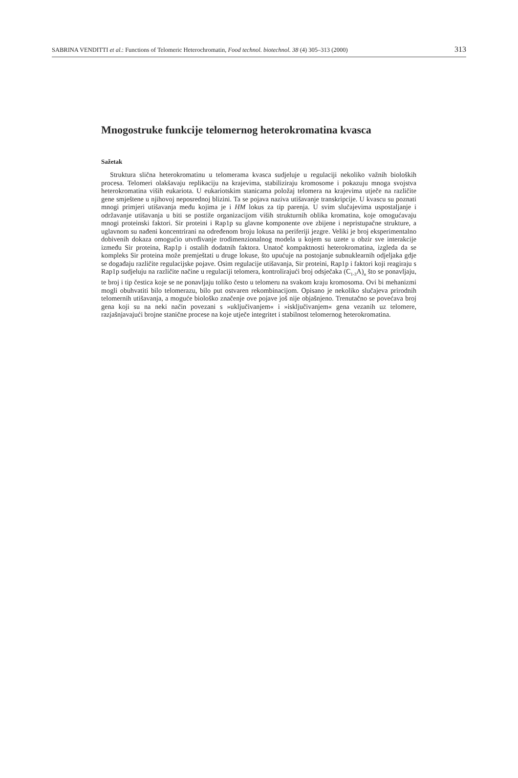SABRINA VENDITTI et al.: Functions of Telomeric Heterochromatin, Food technol. biotechnol. 38 (4) 305–313 (2000) 313
Mnogostruke funkcije telomernog heterokromatina kvasca
Sažetak
Struktura slična heterokromatinu u telomerama kvasca sudjeluje u regulaciji nekoliko važnih bioloških procesa. Telomeri olakšavaju replikaciju na krajevima, stabiliziraju kromosome i pokazuju mnoga svojstva heterokromatina viših eukariota. U eukariotskim stanicama položaj telomera na krajevima utječe na različite gene smještene u njihovoj neposrednoj blizini. Ta se pojava naziva utišavanje transkripcije. U kvascu su poznati mnogi primjeri utišavanja među kojima je i HM lokus za tip parenja. U svim slučajevima uspostaljanje i održavanje utišavanja u biti se postiže organizacijom viših strukturnih oblika kromatina, koje omogućavaju mnogi proteinski faktori. Sir proteini i Rap1p su glavne komponente ove zbijene i nepristupačne strukture, a uglavnom su nađeni koncentrirani na određenom broju lokusa na periferiji jezgre. Veliki je broj eksperimentalno dobivenih dokaza omogućio utvrđivanje trodimenzionalnog modela u kojem su uzete u obzir sve interakcije između Sir proteina, Rap1p i ostalih dodatnih faktora. Unatoč kompaktnosti heterokromatina, izgleda da se kompleks Sir proteina može premještati u druge lokuse, što upućuje na postojanje subnuklearnih odjeljaka gdje se događaju različite regulacijske pojave. Osim regulacije utišavanja, Sir proteini, Rap1p i faktori koji reagiraju s Rap1p sudjeluju na različite načine u regulaciji telomera, kontrolirajući broj odsječaka (C<sub>1-3</sub>A)<sub>n</sub> što se ponavljaju, te broj i tip čestica koje se ne ponavljaju toliko često u telomeru na svakom kraju kromosoma. Ovi bi mehanizmi mogli obuhvatiti bilo telomerazu, bilo put ostvaren rekombinacijom. Opisano je nekoliko slučajeva prirodnih telomernih utišavanja, a moguće biološko značenje ove pojave još nije objašnjeno. Trenutačno se povećava broj gena koji su na neki način povezani s »uključivanjem« i »isključivanjem« gena vezanih uz telomere, razjašnjavajući brojne stanične procese na koje utječe integritet i stabilnost telomernog heterokromatina.